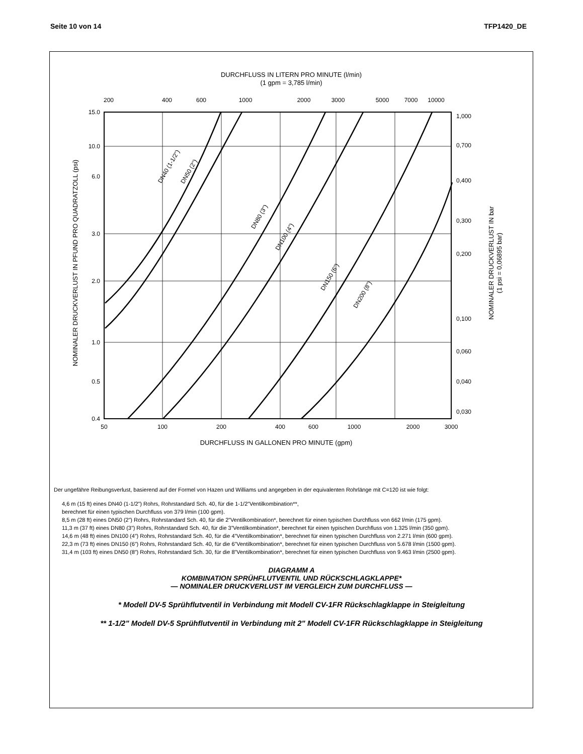Seite 10 von 14 TFP1420_DE
DURCHFLUSS IN LITERN PRO MINUTE (l/min)
(1 gpm = 3,785 l/min)
200
400
600
1000
2000
3000
5000
7000
10000
15.0
10.0
6.0
3.0
2.0
1.0
0.5
0.4
1,000
0,700
0,400
0,300
0,200
0,100
0,060
0,040
0,030
50
100
200
400
600
1000
2000
3000
DURCHFLUSS IN GALLONEN PRO MINUTE (gpm)
NOMINALER DRUCKVERLUST IN PFUND PRO QUADRATZOLL (psi)
NOMINALER DRUCKVERLUST IN bar
(1 psi = 0,06895 bar)
DN40 (1-1/2")
DN50 (2")
DN80 (3")
DN100 (4")
DN150 (6")
DN200 (8")
Der ungefähre Reibungsverlust, basierend auf der Formel von Hazen und Williams und angegeben in der equivalenten Rohrlänge mit C=120 ist wie folgt:
4,6 m (15 ft) eines DN40 (1-1/2”) Rohrs, Rohrstandard Sch. 40, für die 1-1/2”Ventilkombination**,
berechnet für einen typischen Durchfluss von 379 l/min (100 gpm).
8,5 m (28 ft) eines DN50 (2”) Rohrs, Rohrstandard Sch. 40, für die 2”Ventilkombination*, berechnet für einen typischen Durchfluss von 662 l/min (175 gpm).
11,3 m (37 ft) eines DN80 (3”) Rohrs, Rohrstandard Sch. 40, für die 3”Ventilkombination*, berechnet für einen typischen Durchfluss von 1.325 l/min (350 gpm).
14,6 m (48 ft) eines DN100 (4”) Rohrs, Rohrstandard Sch. 40, für die 4”Ventilkombination*, berechnet für einen typischen Durchfluss von 2.271 l/min (600 gpm).
22,3 m (73 ft) eines DN150 (6”) Rohrs, Rohrstandard Sch. 40, für die 6”Ventilkombination*, berechnet für einen typischen Durchfluss von 5.678 l/min (1500 gpm).
31,4 m (103 ft) eines DN50 (8”) Rohrs, Rohrstandard Sch. 30, für die 8”Ventilkombination*, berechnet für einen typischen Durchfluss von 9.463 l/min (2500 gpm).
DIAGRAMM A
KOMBINATION SPRÜHFLUTVENTIL UND RÜCKSCHLAGKLAPPE*
— NOMINALER DRUCKVERLUST IM VERGLEICH ZUM DURCHFLUSS —
* Modell DV-5 Sprühflutventil in Verbindung mit Modell CV-1FR Rückschlagklappe in Steigleitung
** 1-1/2" Modell DV-5 Sprühflutventil in Verbindung mit 2" Modell CV-1FR Rückschlagklappe in Steigleitung